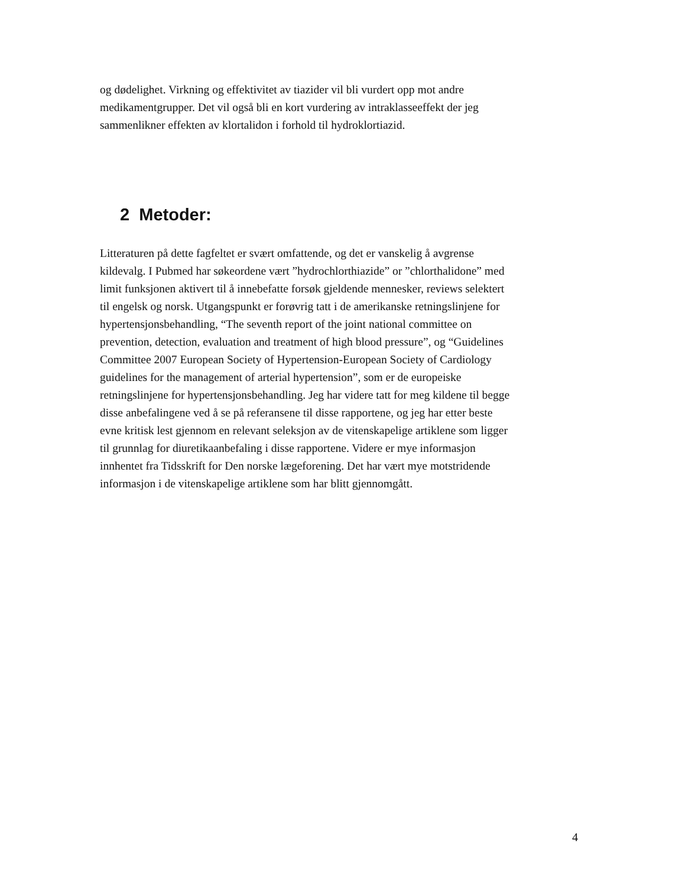og dødelighet. Virkning og effektivitet av tiazider vil bli vurdert opp mot andre
medikamentgrupper. Det vil også bli en kort vurdering av intraklasseeffekt der jeg
sammenlikner effekten av klortalidon i forhold til hydroklortiazid.
2 Metoder:
Litteraturen på dette fagfeltet er svært omfattende, og det er vanskelig å avgrense
kildevalg. I Pubmed har søkeordene vært ”hydrochlorthiazide” or ”chlorthalidone” med
limit funksjonen aktivert til å innebefatte forsøk gjeldende mennesker, reviews selektert
til engelsk og norsk. Utgangspunkt er forøvrig tatt i de amerikanske retningslinjene for
hypertensjonsbehandling, “The seventh report of the joint national committee on
prevention, detection, evaluation and treatment of high blood pressure”, og “Guidelines
Committee 2007 European Society of Hypertension-European Society of Cardiology
guidelines for the management of arterial hypertension”, som er de europeiske
retningslinjene for hypertensjonsbehandling. Jeg har videre tatt for meg kildene til begge
disse anbefalingene ved å se på referansene til disse rapportene, og jeg har etter beste
evne kritisk lest gjennom en relevant seleksjon av de vitenskapelige artiklene som ligger
til grunnlag for diuretikaanbefaling i disse rapportene. Videre er mye informasjon
innhentet fra Tidsskrift for Den norske lægeforening. Det har vært mye motstridende
informasjon i de vitenskapelige artiklene som har blitt gjennomgått.
4